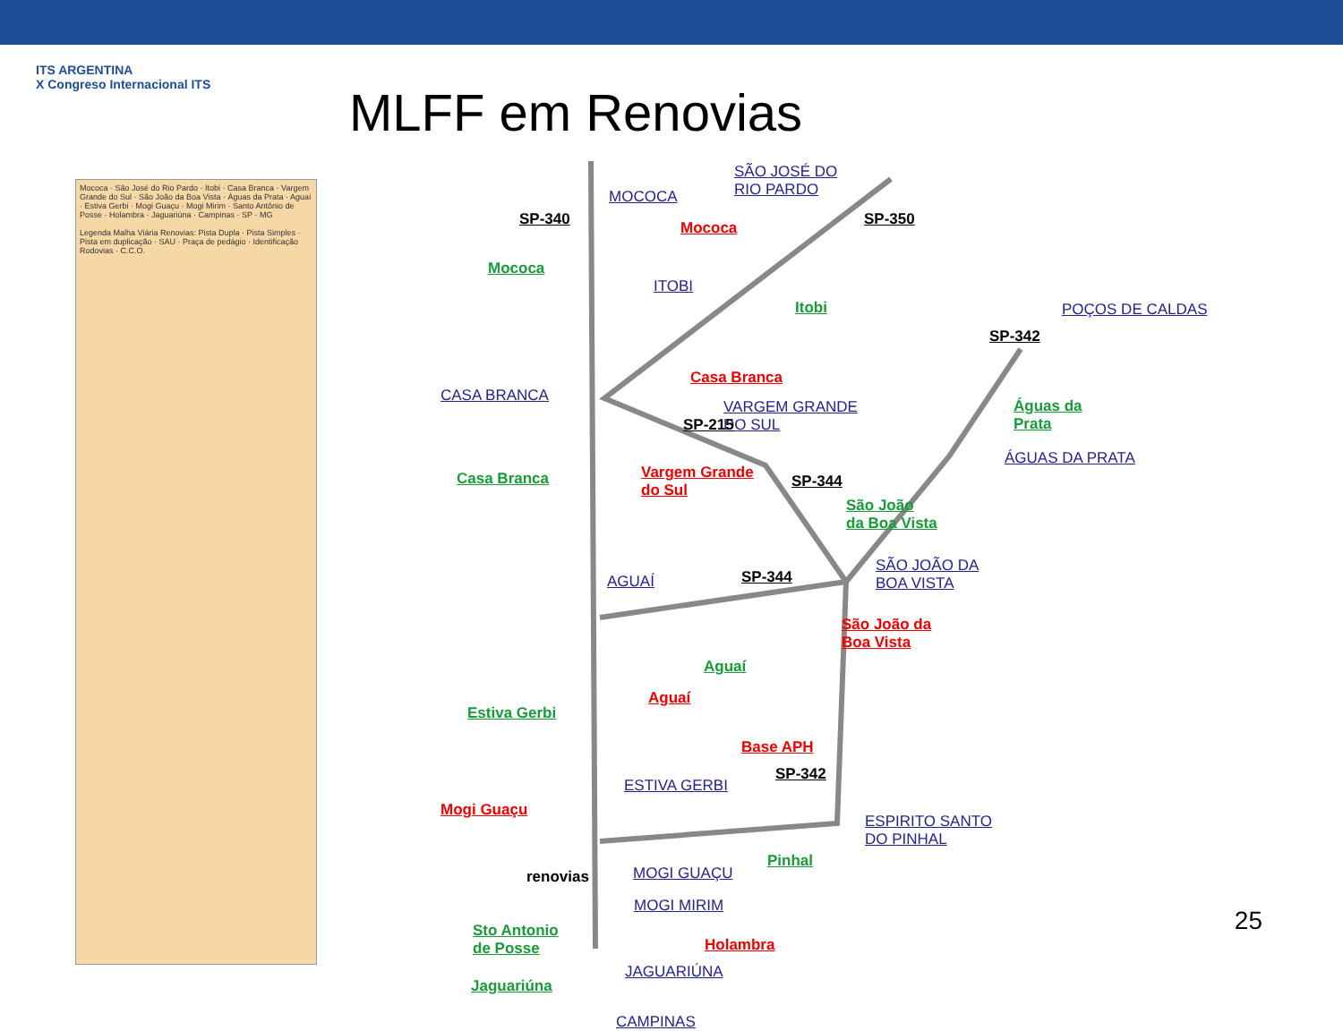ITS ARGENTINA
X Congreso Internacional ITS
MLFF em Renovias
Mococa · São José do Rio Pardo · Itobi · Casa Branca · Vargem Grande do Sul · São João da Boa Vista · Águas da Prata · Aguaí · Estiva Gerbi · Mogi Guaçu · Mogi Mirim · Santo Antônio de Posse · Holambra · Jaguariúna · Campinas · SP · MG
Legenda Malha Viária Renovias: Pista Dupla · Pista Simples · Pista em duplicação · SAU · Praça de pedágio · Identificação Rodovias · C.C.O.
MOCOCA
SÃO JOSÉ DO
RIO PARDO
SP-340 Mococa SP-350
Mococa
ITOBI
Itobi POÇOS DE CALDAS
SP-342
CASA BRANCA
Casa Branca
VARGEM GRANDE
DO SUL SP-215
Águas da
Prata
ÁGUAS DA PRATA
Casa Branca Vargem Grande
do Sul
SP-344
São João
da Boa Vista
SÃO JOÃO DA
BOA VISTA AGUAÍ SP-344
São João da
Boa Vista
Aguaí
Aguaí
Estiva Gerbi
Base APH
SP-342
ESTIVA GERBI
ESPIRITO SANTO
DO PINHAL
Mogi Guaçu
Pinhal
MOGI GUAÇU
MOGI MIRIM
renovias
Sto Antonio
de Posse Holambra
JAGUARIÚNA
Jaguariúna
CAMPINAS
25